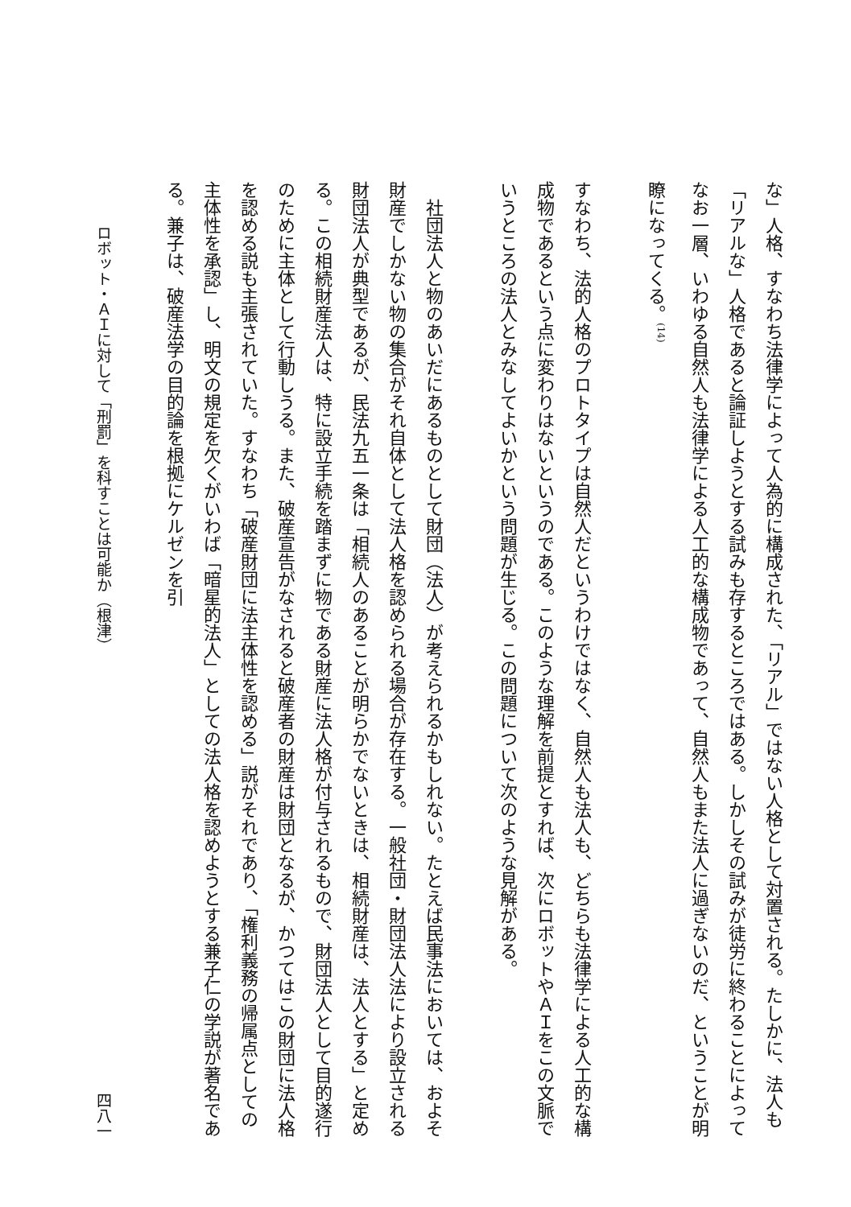な」人格、すなわち法律学によって人為的に構成された、「リアル」ではない人格として対置される。たしかに、法人も「リアルな」人格であると論証しようとする試みも存するところではある。しかしその試みが徒労に終わることによってなお一層、いわゆる自然人も法律学による人工的な構成物であって、自然人もまた法人に過ぎないのだ、ということが明瞭になってくる。<sup>(14)</sup>
すなわち、法的人格のプロトタイプは自然人だというわけではなく、自然人も法人も、どちらも法律学による人工的な構成物であるという点に変わりはないというのである。このような理解を前提とすれば、次にロボットやＡＩをこの文脈でいうところの法人とみなしてよいかという問題が生じる。この問題について次のような見解がある。
社団法人と物のあいだにあるものとして財団（法人）が考えられるかもしれない。たとえば民事法においては、およそ財産でしかない物の集合がそれ自体として法人格を認められる場合が存在する。一般社団・財団法人法により設立される財団法人が典型であるが、民法九五一条は「相続人のあることが明らかでないときは、相続財産は、法人とする」と定める。この相続財産法人は、特に設立手続を踏まずに物である財産に法人格が付与されるもので、財団法人として目的遂行のために主体として行動しうる。また、破産宣告がなされると破産者の財産は財団となるが、かつてはこの財団に法人格を認める説も主張されていた。すなわち「破産財団に法主体性を認める」説がそれであり、「権利義務の帰属点としての主体性を承認」し、明文の規定を欠くがいわば「暗星的法人」としての法人格を認めようとする兼子仁の学説が著名である。兼子は、破産法学の目的論を根拠にケルゼンを引
ロボット・ＡＩに対して「刑罰」を科すことは可能か（根津） 四八一